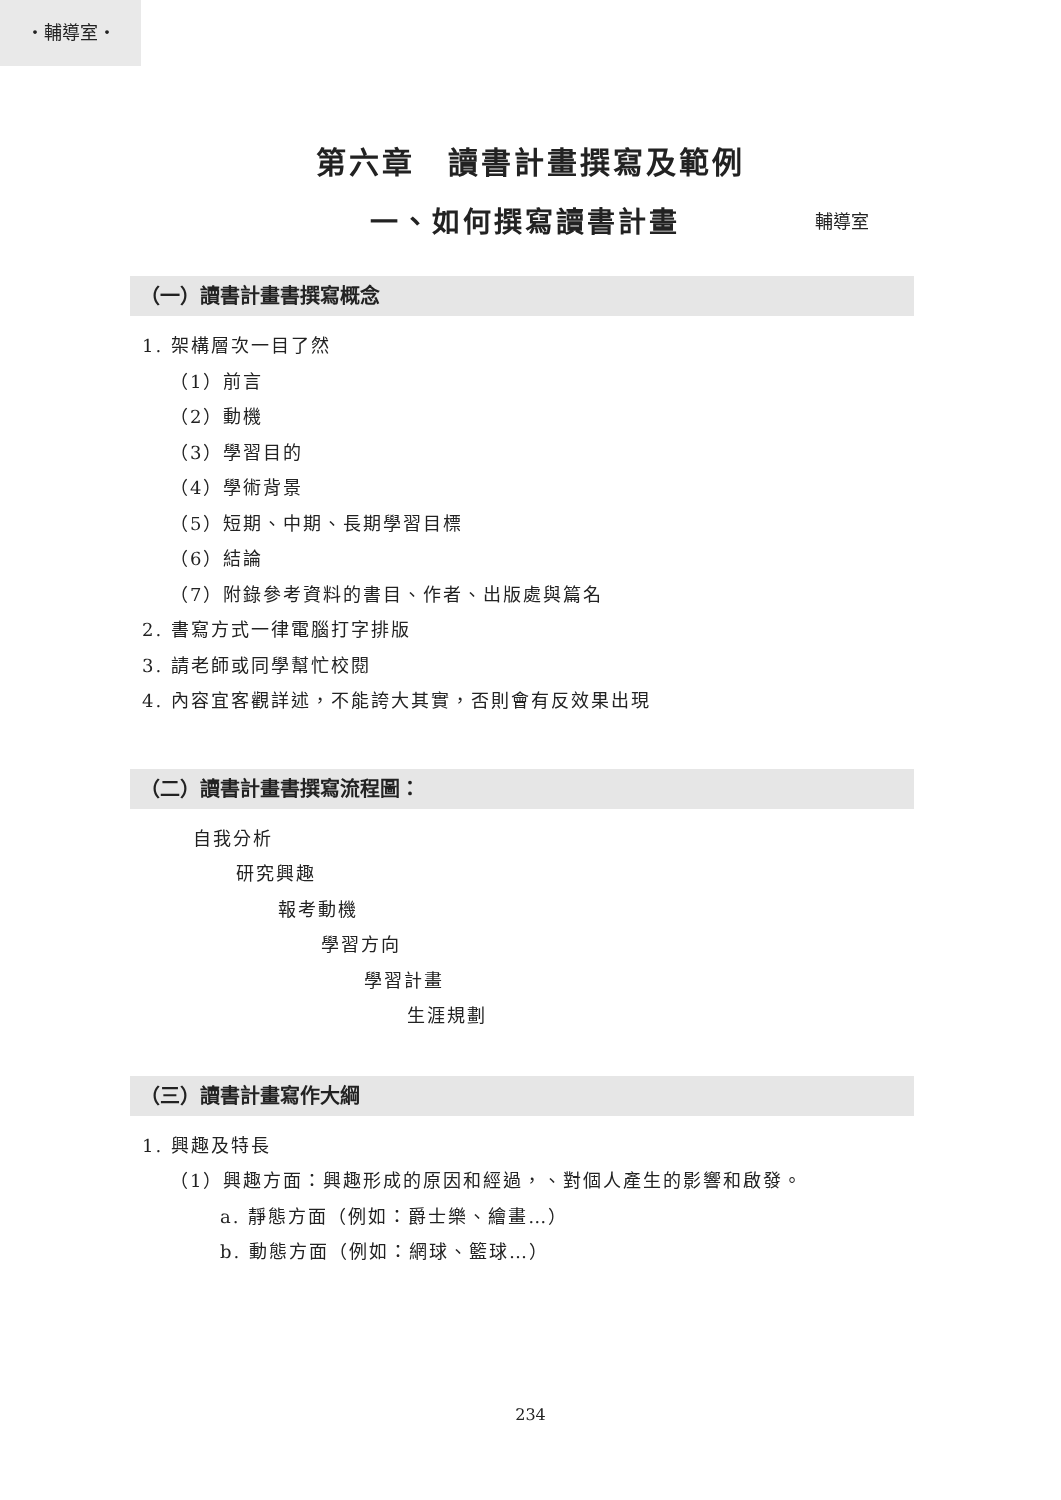・輔導室・
第六章　讀書計畫撰寫及範例
一、如何撰寫讀書計畫
輔導室
（一）讀書計畫書撰寫概念
1. 架構層次一目了然
（1）前言
（2）動機
（3）學習目的
（4）學術背景
（5）短期、中期、長期學習目標
（6）結論
（7）附錄參考資料的書目、作者、出版處與篇名
2. 書寫方式一律電腦打字排版
3. 請老師或同學幫忙校閱
4. 內容宜客觀詳述，不能誇大其實，否則會有反效果出現
（二）讀書計畫書撰寫流程圖：
自我分析
研究興趣
報考動機
學習方向
學習計畫
生涯規劃
（三）讀書計畫寫作大綱
1. 興趣及特長
（1）興趣方面：興趣形成的原因和經過，、對個人產生的影響和啟發。
a. 靜態方面（例如：爵士樂、繪畫…）
b. 動態方面（例如：網球、籃球…）
234